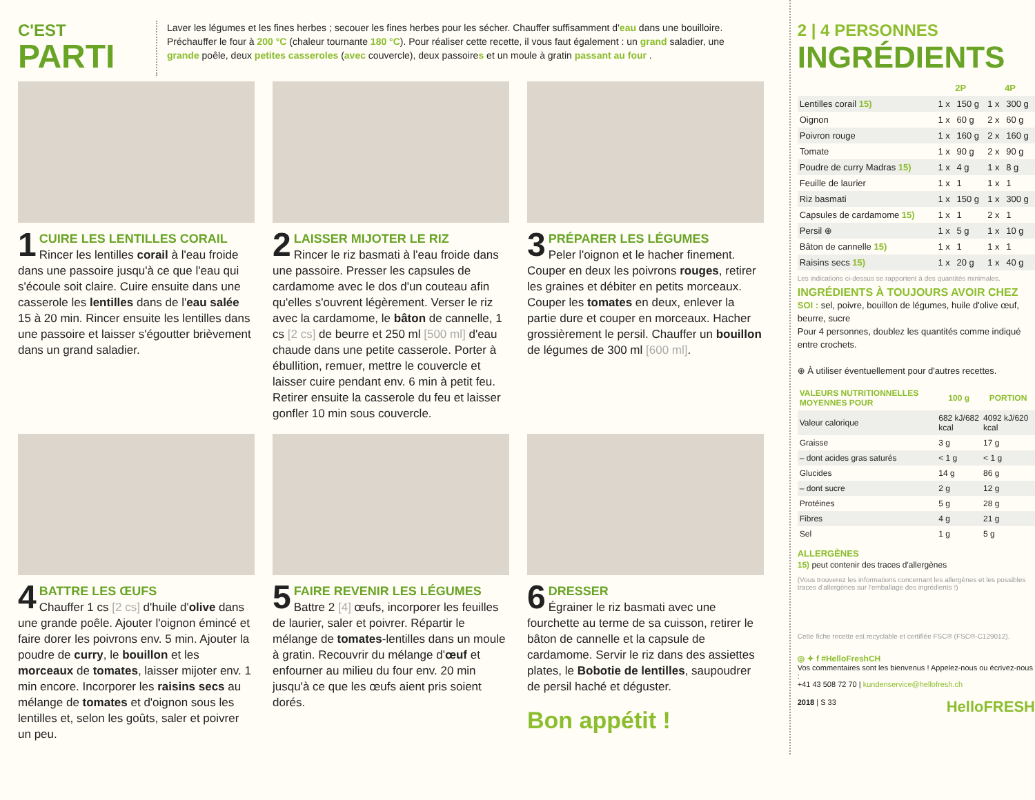C'EST
PARTI
Laver les légumes et les fines herbes ; secouer les fines herbes pour les sécher. Chauffer suffisamment d'eau dans une bouilloire. Préchauffer le four à 200 °C (chaleur tournante 180 °C). Pour réaliser cette recette, il vous faut également : un grand saladier, une grande poêle, deux petites casseroles (avec couvercle), deux passoires et un moule à gratin passant au four .
1 CUIRE LES LENTILLES CORAIL
Rincer les lentilles corail à l'eau froide dans une passoire jusqu'à ce que l'eau qui s'écoule soit claire. Cuire ensuite dans une casserole les lentilles dans de l'eau salée 15 à 20 min. Rincer ensuite les lentilles dans une passoire et laisser s'égoutter brièvement dans un grand saladier.
2 LAISSER MIJOTER LE RIZ
Rincer le riz basmati à l'eau froide dans une passoire. Presser les capsules de cardamome avec le dos d'un couteau afin qu'elles s'ouvrent légèrement. Verser le riz avec la cardamome, le bâton de cannelle, 1 cs [2 cs] de beurre et 250 ml [500 ml] d'eau chaude dans une petite casserole. Porter à ébullition, remuer, mettre le couvercle et laisser cuire pendant env. 6 min à petit feu. Retirer ensuite la casserole du feu et laisser gonfler 10 min sous couvercle.
3 PRÉPARER LES LÉGUMES
Peler l'oignon et le hacher finement. Couper en deux les poivrons rouges, retirer les graines et débiter en petits morceaux. Couper les tomates en deux, enlever la partie dure et couper en morceaux. Hacher grossièrement le persil. Chauffer un bouillon de légumes de 300 ml [600 ml].
4 BATTRE LES ŒUFS
Chauffer 1 cs [2 cs] d'huile d'olive dans une grande poêle. Ajouter l'oignon émincé et faire dorer les poivrons env. 5 min. Ajouter la poudre de curry, le bouillon et les morceaux de tomates, laisser mijoter env. 1 min encore. Incorporer les raisins secs au mélange de tomates et d'oignon sous les lentilles et, selon les goûts, saler et poivrer un peu.
5 FAIRE REVENIR LES LÉGUMES
Battre 2 [4] œufs, incorporer les feuilles de laurier, saler et poivrer. Répartir le mélange de tomates-lentilles dans un moule à gratin. Recouvrir du mélange d'œuf et enfourner au milieu du four env. 20 min jusqu'à ce que les œufs aient pris soient dorés.
6 DRESSER
Égrainer le riz basmati avec une fourchette au terme de sa cuisson, retirer le bâton de cannelle et la capsule de cardamome. Servir le riz dans des assiettes plates, le Bobotie de lentilles, saupoudrer de persil haché et déguster.
Bon appétit !
2 | 4 PERSONNES
INGRÉDIENTS
| | 2P | | 4P | |
| --- | --- | --- | --- | --- |
| Lentilles corail 15) | 1 x | 150 g | 1 x | 300 g |
| Oignon | 1 x | 60 g | 2 x | 60 g |
| Poivron rouge | 1 x | 160 g | 2 x | 160 g |
| Tomate | 1 x | 90 g | 2 x | 90 g |
| Poudre de curry Madras 15) | 1 x | 4 g | 1 x | 8 g |
| Feuille de laurier | 1 x | 1 | 1 x | 1 |
| Riz basmati | 1 x | 150 g | 1 x | 300 g |
| Capsules de cardamome 15) | 1 x | 1 | 2 x | 1 |
| Persil ⊕ | 1 x | 5 g | 1 x | 10 g |
| Bâton de cannelle 15) | 1 x | 1 | 1 x | 1 |
| Raisins secs 15) | 1 x | 20 g | 1 x | 40 g |
Les indications ci-dessus se rapportent à des quantités minimales.
INGRÉDIENTS À TOUJOURS AVOIR CHEZ
SOI : sel, poivre, bouillon de légumes, huile d'olive œuf, beurre, sucre
Pour 4 personnes, doublez les quantités comme indiqué entre crochets.
⊕ À utiliser éventuellement pour d'autres recettes.
| VALEURS NUTRITIONNELLES MOYENNES POUR | 100 g | PORTION |
| --- | --- | --- |
| Valeur calorique | 682 kJ/682 kcal | 4092 kJ/620 kcal |
| Graisse | 3 g | 17 g |
| – dont acides gras saturés | < 1 g | < 1 g |
| Glucides | 14 g | 86 g |
| – dont sucre | 2 g | 12 g |
| Protéines | 5 g | 28 g |
| Fibres | 4 g | 21 g |
| Sel | 1 g | 5 g |
ALLERGÈNES
15) peut contenir des traces d'allergènes
(Vous trouverez les informations concernant les allergènes et les possibles traces d'allergènes sur l'emballage des ingrédients !)
Cette fiche recette est recyclable et certifiée FSC® (FSC®-C129012).
◎ ✦ f #HelloFreshCH
Vos commentaires sont les bienvenus ! Appelez-nous ou écrivez-nous :
+41 43 508 72 70 | kundenservice@hellofresh.ch
2018 | S 33 HelloFRESH